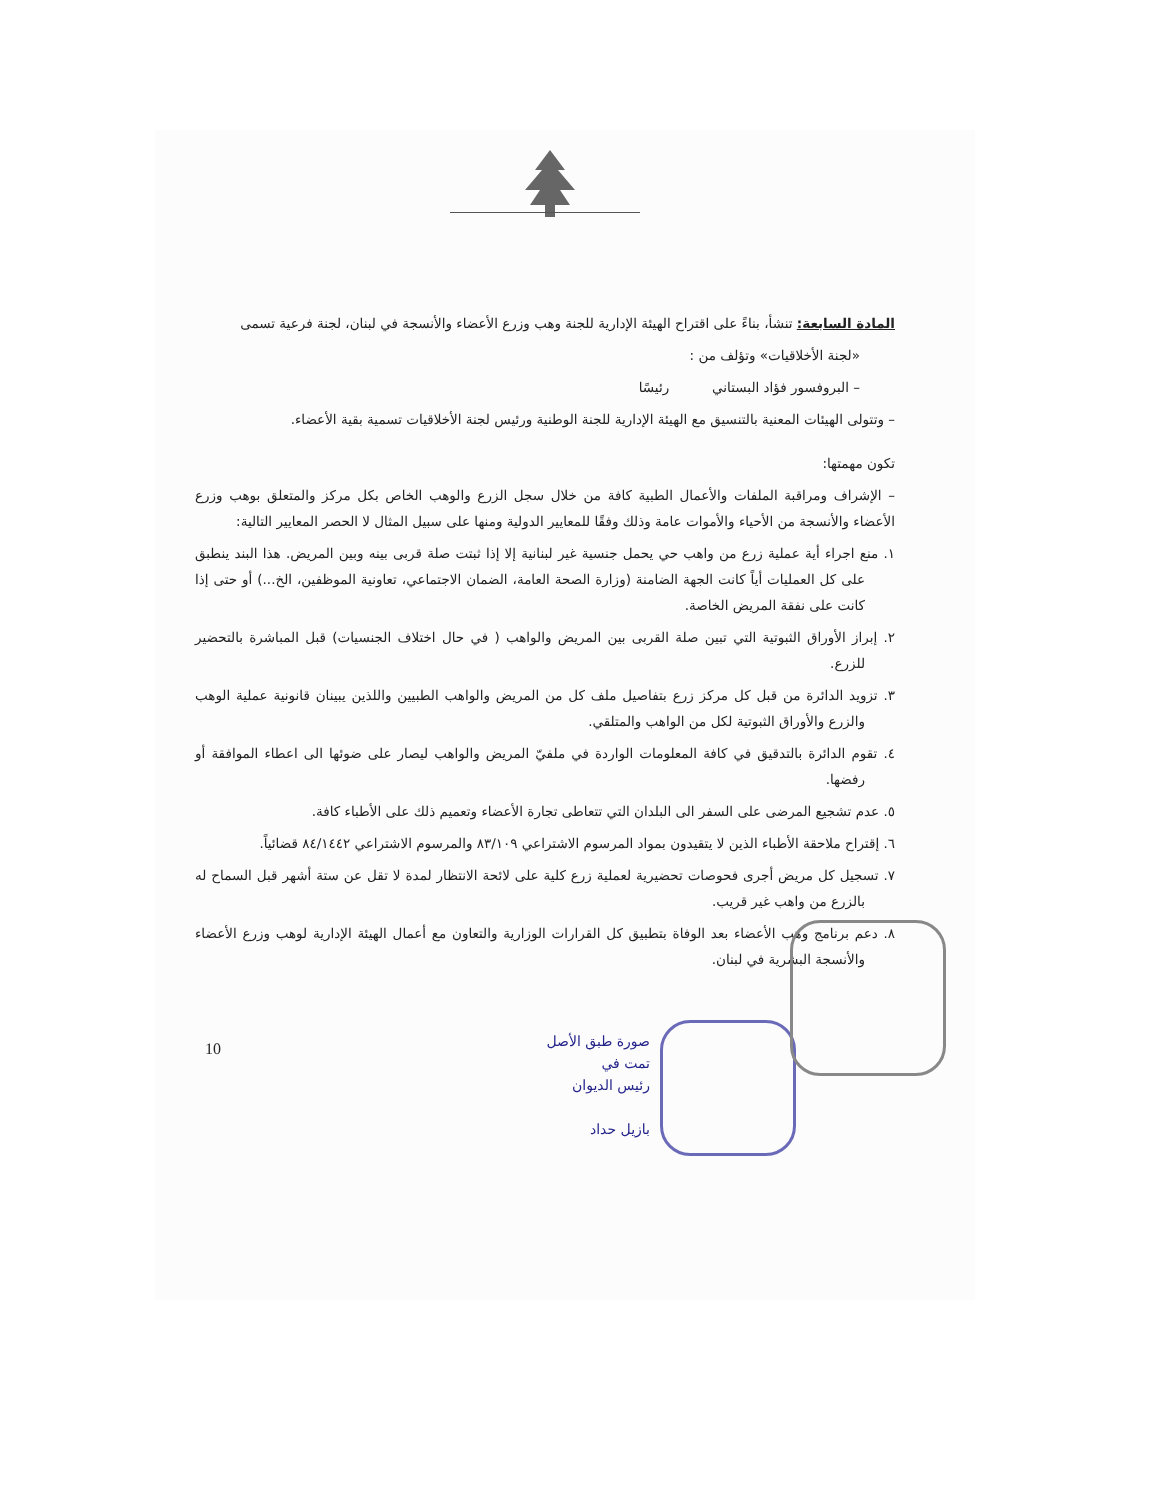المادة السابعة: تنشأ، بناءً على اقتراح الهيئة الإدارية للجنة وهب وزرع الأعضاء والأنسجة في لبنان، لجنة فرعية تسمى
«لجنة الأخلاقيات» وتؤلف من :
– البروفسور فؤاد البستاني رئيسًا
– وتتولى الهيئات المعنية بالتنسيق مع الهيئة الإدارية للجنة الوطنية ورئيس لجنة الأخلاقيات تسمية بقية الأعضاء.
تكون مهمتها:
– الإشراف ومراقبة الملفات والأعمال الطبية كافة من خلال سجل الزرع والوهب الخاص بكل مركز والمتعلق بوهب وزرع الأعضاء والأنسجة من الأحياء والأموات عامة وذلك وفقًا للمعايير الدولية ومنها على سبيل المثال لا الحصر المعايير التالية:
١. منع اجراء أية عملية زرع من واهب حي يحمل جنسية غير لبنانية إلا إذا ثبتت صلة قربى بينه وبين المريض. هذا البند ينطبق على كل العمليات أياً كانت الجهة الضامنة (وزارة الصحة العامة، الضمان الاجتماعي، تعاونية الموظفين، الخ...) أو حتى إذا كانت على نفقة المريض الخاصة.
٢. إبراز الأوراق الثبوتية التي تبين صلة القربى بين المريض والواهب ( في حال اختلاف الجنسيات) قبل المباشرة بالتحضير للزرع.
٣. تزويد الدائرة من قبل كل مركز زرع بتفاصيل ملف كل من المريض والواهب الطبيين واللذين يبينان قانونية عملية الوهب والزرع والأوراق الثبوتية لكل من الواهب والمتلقي.
٤. تقوم الدائرة بالتدقيق في كافة المعلومات الواردة في ملفيّ المريض والواهب ليصار على ضوئها الى اعطاء الموافقة أو رفضها.
٥. عدم تشجيع المرضى على السفر الى البلدان التي تتعاطى تجارة الأعضاء وتعميم ذلك على الأطباء كافة.
٦. إقتراح ملاحقة الأطباء الذين لا يتقيدون بمواد المرسوم الاشتراعي ٨٣/١٠٩ والمرسوم الاشتراعي ٨٤/١٤٤٢ قضائياً.
٧. تسجيل كل مريض أجرى فحوصات تحضيرية لعملية زرع كلية على لائحة الانتظار لمدة لا تقل عن ستة أشهر قبل السماح له بالزرع من واهب غير قريب.
٨. دعم برنامج وهب الأعضاء بعد الوفاة بتطبيق كل القرارات الوزارية والتعاون مع أعمال الهيئة الإدارية لوهب وزرع الأعضاء والأنسجة البشرية في لبنان.
10
صورة طبق الأصل
تمت في
رئيس الديوان
بازيل حداد